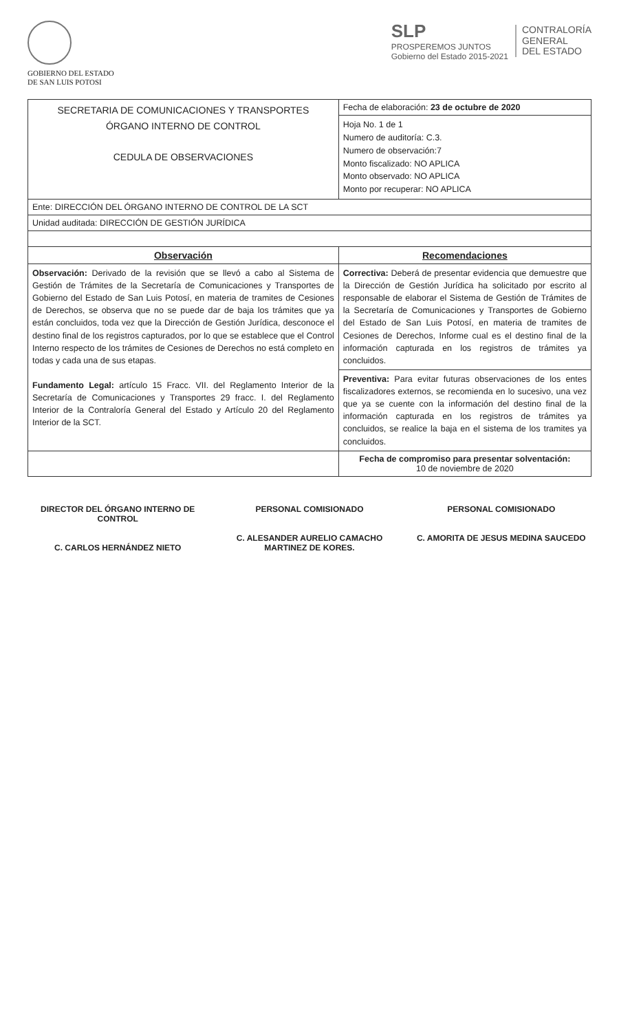GOBIERNO DEL ESTADO
DE SAN LUIS POTOSI
SLP
PROSPEREMOS JUNTOS
Gobierno del Estado 2015-2021
CONTRALORÍA
GENERAL
DEL ESTADO
| SECRETARIA DE COMUNICACIONES Y TRANSPORTES ÓRGANO INTERNO DE CONTROL CEDULA DE OBSERVACIONES | Fecha de elaboración: 23 de octubre de 2020 |
| | Hoja No. 1 de 1 Numero de auditoría: C.3. Numero de observación:7 Monto fiscalizado: NO APLICA Monto observado: NO APLICA Monto por recuperar: NO APLICA |
| Ente: DIRECCIÓN DEL ÓRGANO INTERNO DE CONTROL DE LA SCT | |
| Unidad auditada: DIRECCIÓN DE GESTIÓN JURÍDICA | |
| Observación | Recomendaciones |
| Observación: Derivado de la revisión que se llevó a cabo al Sistema de Gestión de Trámites de la Secretaría de Comunicaciones y Transportes de Gobierno del Estado de San Luis Potosí, en materia de tramites de Cesiones de Derechos, se observa que no se puede dar de baja los trámites que ya están concluidos, toda vez que la Dirección de Gestión Jurídica, desconoce el destino final de los registros capturados, por lo que se establece que el Control Interno respecto de los trámites de Cesiones de Derechos no está completo en todas y cada una de sus etapas. Fundamento Legal: artículo 15 Fracc. VII. del Reglamento Interior de la Secretaría de Comunicaciones y Transportes 29 fracc. I. del Reglamento Interior de la Contraloría General del Estado y Artículo 20 del Reglamento Interior de la SCT. | Correctiva: Deberá de presentar evidencia que demuestre que la Dirección de Gestión Jurídica ha solicitado por escrito al responsable de elaborar el Sistema de Gestión de Trámites de la Secretaría de Comunicaciones y Transportes de Gobierno del Estado de San Luis Potosí, en materia de tramites de Cesiones de Derechos, Informe cual es el destino final de la información capturada en los registros de trámites ya concluidos. |
| | Preventiva: Para evitar futuras observaciones de los entes fiscalizadores externos, se recomienda en lo sucesivo, una vez que ya se cuente con la información del destino final de la información capturada en los registros de trámites ya concluidos, se realice la baja en el sistema de los tramites ya concluidos. |
| | Fecha de compromiso para presentar solventación: 10 de noviembre de 2020 |
DIRECTOR DEL ÓRGANO INTERNO DE CONTROL
C. CARLOS HERNÁNDEZ NIETO
PERSONAL COMISIONADO
C. ALESANDER AURELIO CAMACHO MARTINEZ DE KORES.
PERSONAL COMISIONADO
C. AMORITA DE JESUS MEDINA SAUCEDO